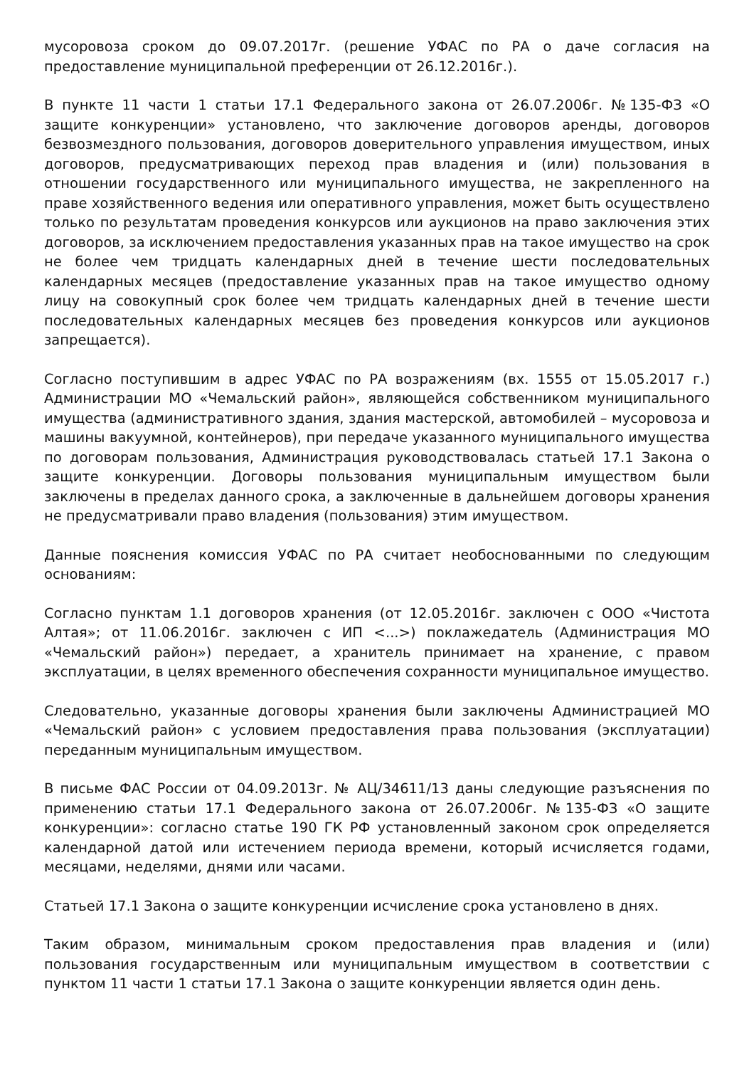мусоровоза сроком до 09.07.2017г. (решение УФАС по РА о даче согласия на предоставление муниципальной преференции от 26.12.2016г.).
В пункте 11 части 1 статьи 17.1 Федерального закона от 26.07.2006г. №135-ФЗ «О защите конкуренции» установлено, что заключение договоров аренды, договоров безвозмездного пользования, договоров доверительного управления имуществом, иных договоров, предусматривающих переход прав владения и (или) пользования в отношении государственного или муниципального имущества, не закрепленного на праве хозяйственного ведения или оперативного управления, может быть осуществлено только по результатам проведения конкурсов или аукционов на право заключения этих договоров, за исключением предоставления указанных прав на такое имущество на срок не более чем тридцать календарных дней в течение шести последовательных календарных месяцев (предоставление указанных прав на такое имущество одному лицу на совокупный срок более чем тридцать календарных дней в течение шести последовательных календарных месяцев без проведения конкурсов или аукционов запрещается).
Согласно поступившим в адрес УФАС по РА возражениям (вх. 1555 от 15.05.2017 г.) Администрации МО «Чемальский район», являющейся собственником муниципального имущества (административного здания, здания мастерской, автомобилей – мусоровоза и машины вакуумной, контейнеров), при передаче указанного муниципального имущества по договорам пользования, Администрация руководствовалась статьей 17.1 Закона о защите конкуренции. Договоры пользования муниципальным имуществом были заключены в пределах данного срока, а заключенные в дальнейшем договоры хранения не предусматривали право владения (пользования) этим имуществом.
Данные пояснения комиссия УФАС по РА считает необоснованными по следующим основаниям:
Согласно пунктам 1.1 договоров хранения (от 12.05.2016г. заключен с ООО «Чистота Алтая»; от 11.06.2016г. заключен с ИП <...>) поклажедатель (Администрация МО «Чемальский район») передает, а хранитель принимает на хранение, с правом эксплуатации, в целях временного обеспечения сохранности муниципальное имущество.
Следовательно, указанные договоры хранения были заключены Администрацией МО «Чемальский район» с условием предоставления права пользования (эксплуатации) переданным муниципальным имуществом.
В письме ФАС России от 04.09.2013г. № АЦ/34611/13 даны следующие разъяснения по применению статьи 17.1 Федерального закона от 26.07.2006г. №135-ФЗ «О защите конкуренции»: согласно статье 190 ГК РФ установленный законом срок определяется календарной датой или истечением периода времени, который исчисляется годами, месяцами, неделями, днями или часами.
Статьей 17.1 Закона о защите конкуренции исчисление срока установлено в днях.
Таким образом, минимальным сроком предоставления прав владения и (или) пользования государственным или муниципальным имуществом в соответствии с пунктом 11 части 1 статьи 17.1 Закона о защите конкуренции является один день.